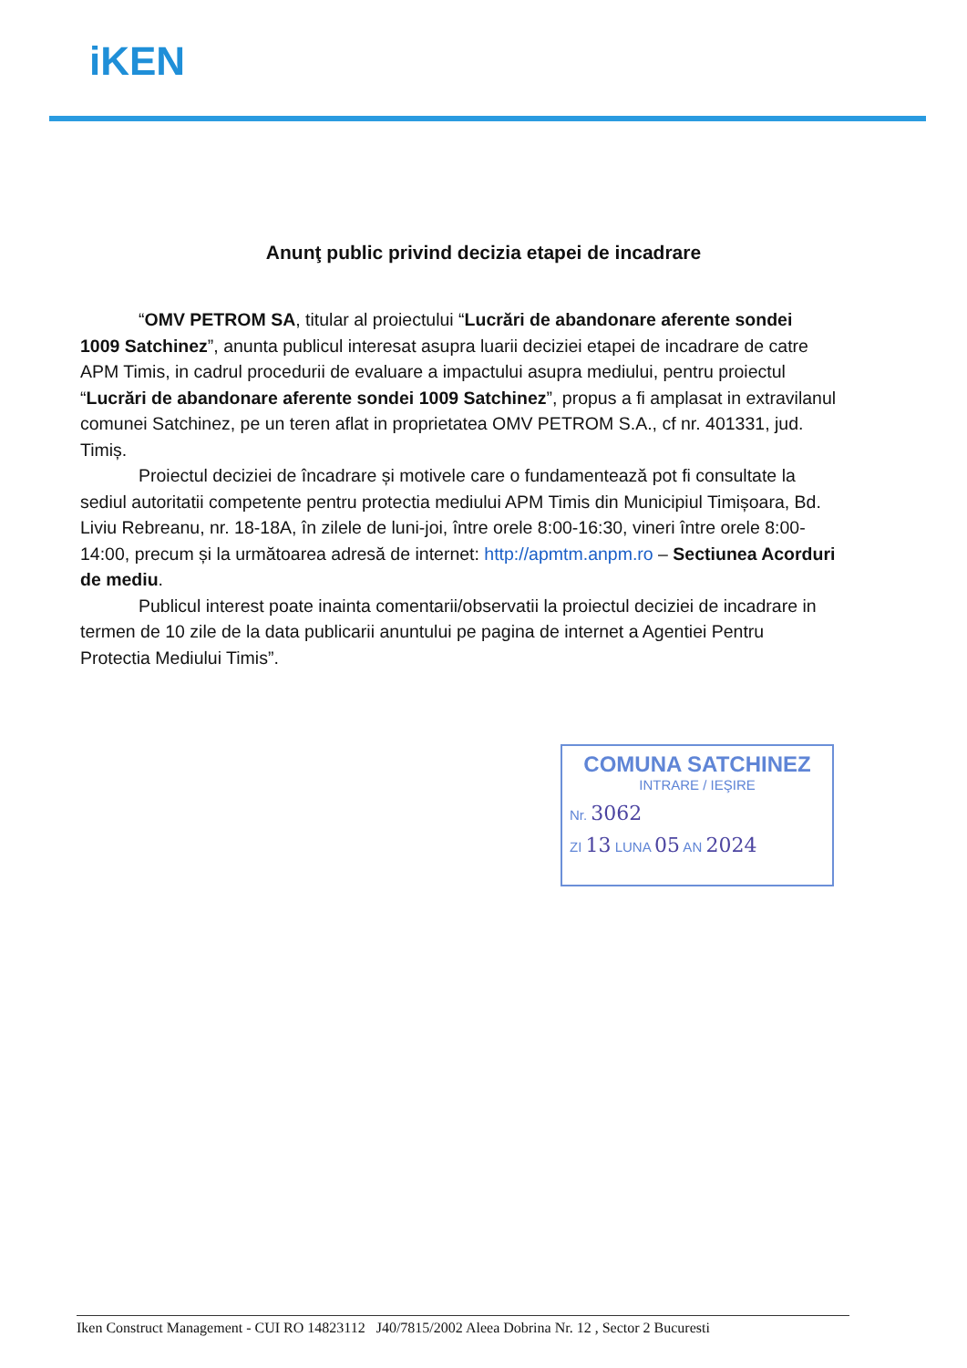iKEN
Anunţ public privind decizia etapei de incadrare
“OMV PETROM SA, titular al proiectului “Lucrări de abandonare aferente sondei 1009 Satchinez”, anunta publicul interesat asupra luarii deciziei etapei de incadrare de catre APM Timis, in cadrul procedurii de evaluare a impactului asupra mediului, pentru proiectul “Lucrări de abandonare aferente sondei 1009 Satchinez”, propus a fi amplasat in extravilanul comunei Satchinez, pe un teren aflat in proprietatea OMV PETROM S.A., cf nr. 401331, jud. Timiș.
Proiectul deciziei de încadrare și motivele care o fundamentează pot fi consultate la sediul autoritatii competente pentru protectia mediului APM Timis din Municipiul Timișoara, Bd. Liviu Rebreanu, nr. 18-18A, în zilele de luni-joi, între orele 8:00-16:30, vineri între orele 8:00-14:00, precum și la următoarea adresă de internet: http://apmtm.anpm.ro – Sectiunea Acorduri de mediu.
Publicul interest poate inainta comentarii/observatii la proiectul deciziei de incadrare in termen de 10 zile de la data publicarii anuntului pe pagina de internet a Agentiei Pentru Protectia Mediului Timis”.
COMUNA SATCHINEZ
INTRARE / IEŞIRE
Nr. 3062
ZI 13 LUNA 05 AN 2024
Iken Construct Management - CUI RO 14823112 J40/7815/2002 Aleea Dobrina Nr. 12 , Sector 2 Bucuresti